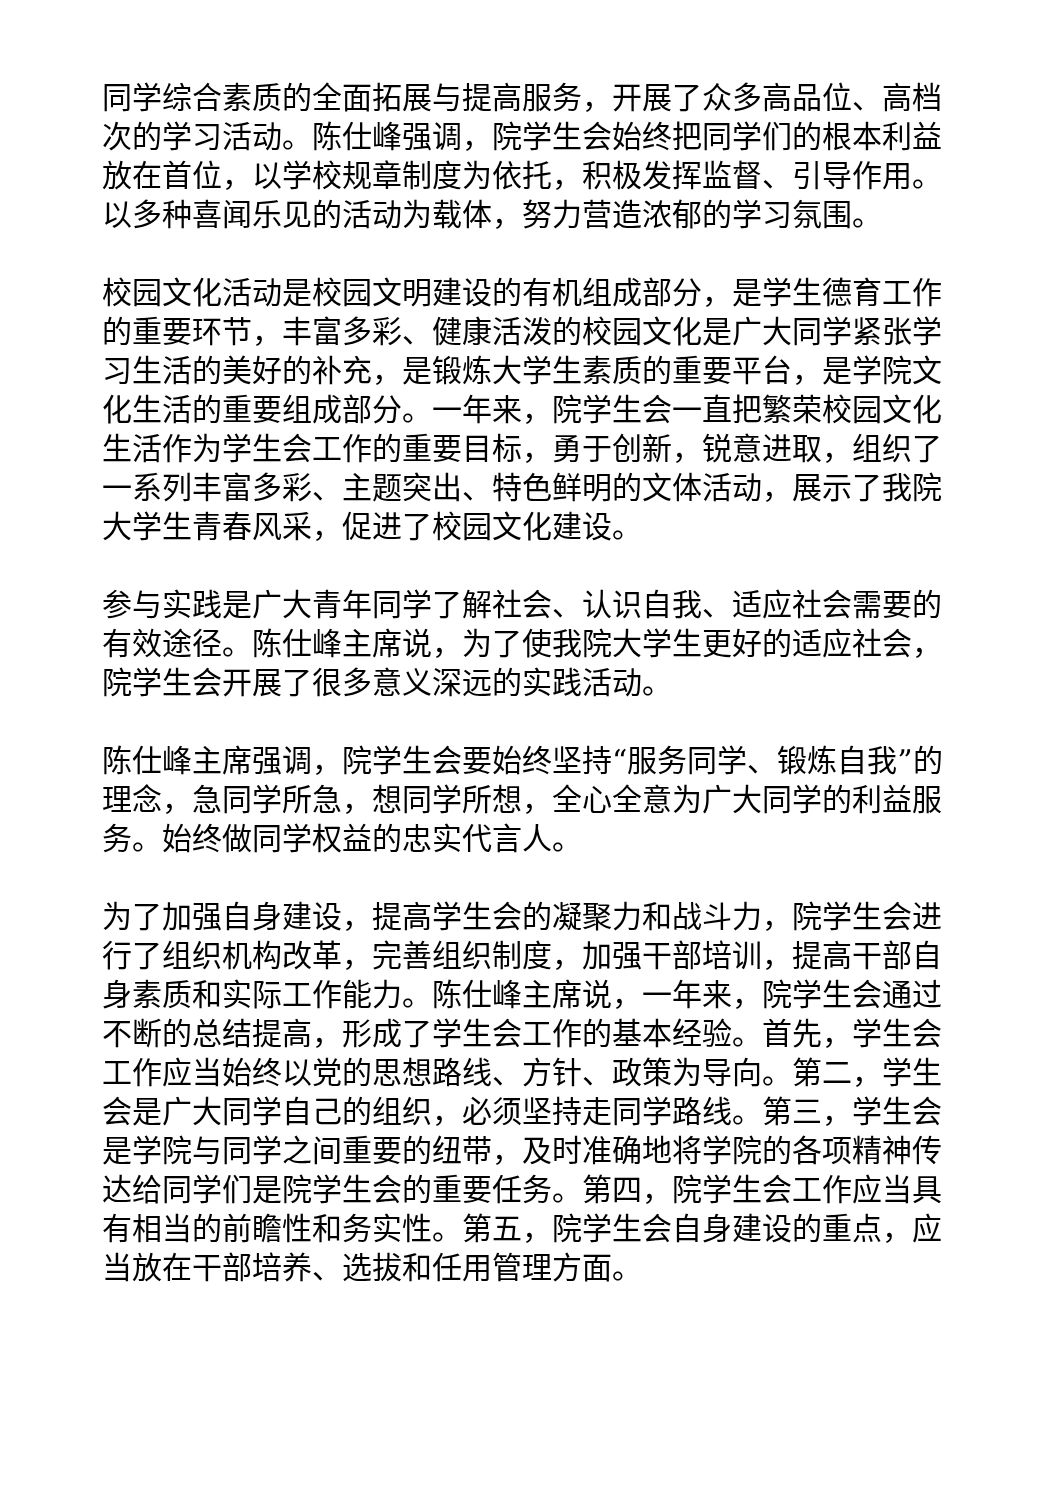同学综合素质的全面拓展与提高服务，开展了众多高品位、高档次的学习活动。陈仕峰强调，院学生会始终把同学们的根本利益放在首位，以学校规章制度为依托，积极发挥监督、引导作用。以多种喜闻乐见的活动为载体，努力营造浓郁的学习氛围。
校园文化活动是校园文明建设的有机组成部分，是学生德育工作的重要环节，丰富多彩、健康活泼的校园文化是广大同学紧张学习生活的美好的补充，是锻炼大学生素质的重要平台，是学院文化生活的重要组成部分。一年来，院学生会一直把繁荣校园文化生活作为学生会工作的重要目标，勇于创新，锐意进取，组织了一系列丰富多彩、主题突出、特色鲜明的文体活动，展示了我院大学生青春风采，促进了校园文化建设。
参与实践是广大青年同学了解社会、认识自我、适应社会需要的有效途径。陈仕峰主席说，为了使我院大学生更好的适应社会，院学生会开展了很多意义深远的实践活动。
陈仕峰主席强调，院学生会要始终坚持“服务同学、锻炼自我”的理念，急同学所急，想同学所想，全心全意为广大同学的利益服务。始终做同学权益的忠实代言人。
为了加强自身建设，提高学生会的凝聚力和战斗力，院学生会进行了组织机构改革，完善组织制度，加强干部培训，提高干部自身素质和实际工作能力。陈仕峰主席说，一年来，院学生会通过不断的总结提高，形成了学生会工作的基本经验。首先，学生会工作应当始终以党的思想路线、方针、政策为导向。第二，学生会是广大同学自己的组织，必须坚持走同学路线。第三，学生会是学院与同学之间重要的纽带，及时准确地将学院的各项精神传达给同学们是院学生会的重要任务。第四，院学生会工作应当具有相当的前瞻性和务实性。第五，院学生会自身建设的重点，应当放在干部培养、选拔和任用管理方面。